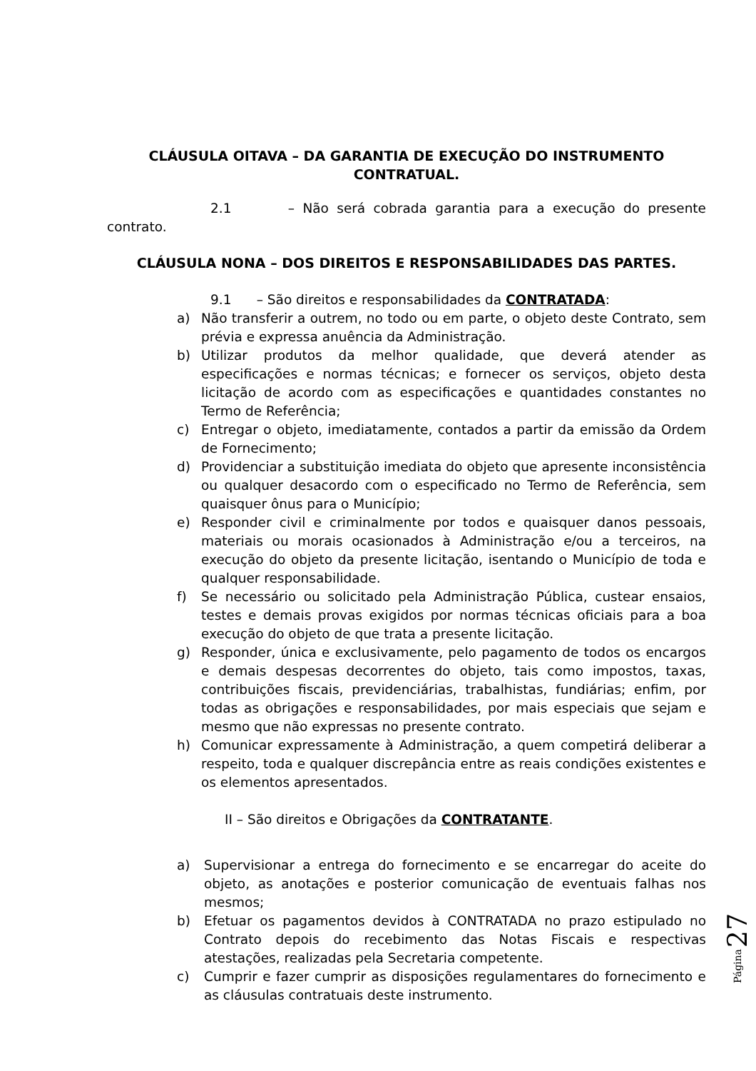CLÁUSULA OITAVA – DA GARANTIA DE EXECUÇÃO DO INSTRUMENTO CONTRATUAL.
2.1 – Não será cobrada garantia para a execução do presente contrato.
CLÁUSULA NONA – DOS DIREITOS E RESPONSABILIDADES DAS PARTES.
9.1 – São direitos e responsabilidades da CONTRATADA:
a) Não transferir a outrem, no todo ou em parte, o objeto deste Contrato, sem prévia e expressa anuência da Administração.
b) Utilizar produtos da melhor qualidade, que deverá atender as especificações e normas técnicas; e fornecer os serviços, objeto desta licitação de acordo com as especificações e quantidades constantes no Termo de Referência;
c) Entregar o objeto, imediatamente, contados a partir da emissão da Ordem de Fornecimento;
d) Providenciar a substituição imediata do objeto que apresente inconsistência ou qualquer desacordo com o especificado no Termo de Referência, sem quaisquer ônus para o Município;
e) Responder civil e criminalmente por todos e quaisquer danos pessoais, materiais ou morais ocasionados à Administração e/ou a terceiros, na execução do objeto da presente licitação, isentando o Município de toda e qualquer responsabilidade.
f) Se necessário ou solicitado pela Administração Pública, custear ensaios, testes e demais provas exigidos por normas técnicas oficiais para a boa execução do objeto de que trata a presente licitação.
g) Responder, única e exclusivamente, pelo pagamento de todos os encargos e demais despesas decorrentes do objeto, tais como impostos, taxas, contribuições fiscais, previdenciárias, trabalhistas, fundiárias; enfim, por todas as obrigações e responsabilidades, por mais especiais que sejam e mesmo que não expressas no presente contrato.
h) Comunicar expressamente à Administração, a quem competirá deliberar a respeito, toda e qualquer discrepância entre as reais condições existentes e os elementos apresentados.
II – São direitos e Obrigações da CONTRATANTE.
a) Supervisionar a entrega do fornecimento e se encarregar do aceite do objeto, as anotações e posterior comunicação de eventuais falhas nos mesmos;
b) Efetuar os pagamentos devidos à CONTRATADA no prazo estipulado no Contrato depois do recebimento das Notas Fiscais e respectivas atestações, realizadas pela Secretaria competente.
c) Cumprir e fazer cumprir as disposições regulamentares do fornecimento e as cláusulas contratuais deste instrumento.
27
Página